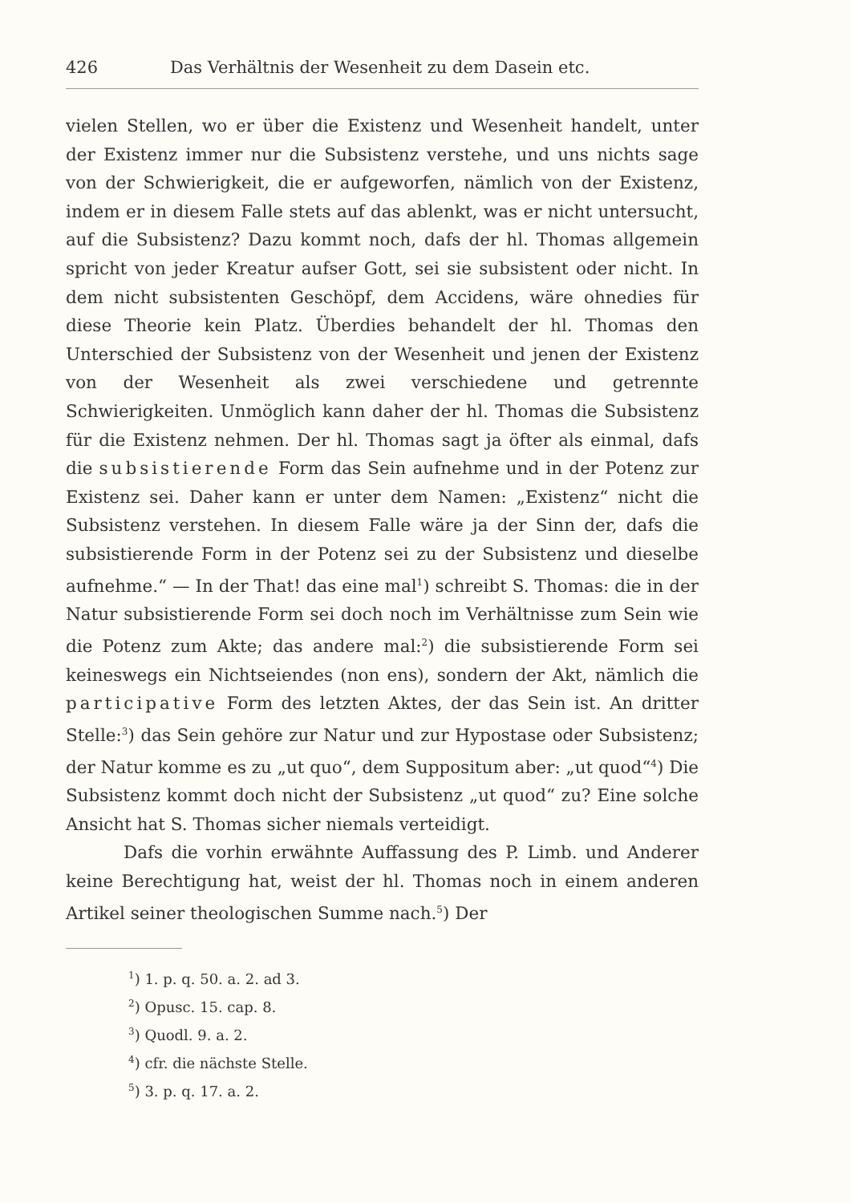426 Das Verhältnis der Wesenheit zu dem Dasein etc.
vielen Stellen, wo er über die Existenz und Wesenheit handelt, unter der Existenz immer nur die Subsistenz verstehe, und uns nichts sage von der Schwierigkeit, die er aufgeworfen, nämlich von der Existenz, indem er in diesem Falle stets auf das ablenkt, was er nicht untersucht, auf die Subsistenz? Dazu kommt noch, dafs der hl. Thomas allgemein spricht von jeder Kreatur aufser Gott, sei sie subsistent oder nicht. In dem nicht subsistenten Geschöpf, dem Accidens, wäre ohnedies für diese Theorie kein Platz. Überdies behandelt der hl. Thomas den Unterschied der Subsistenz von der Wesenheit und jenen der Existenz von der Wesenheit als zwei verschiedene und getrennte Schwierigkeiten. Unmöglich kann daher der hl. Thomas die Subsistenz für die Existenz nehmen. Der hl. Thomas sagt ja öfter als einmal, dafs die subsistierende Form das Sein aufnehme und in der Potenz zur Existenz sei. Daher kann er unter dem Namen: „Existenz“ nicht die Subsistenz verstehen. In diesem Falle wäre ja der Sinn der, dafs die subsistierende Form in der Potenz sei zu der Subsistenz und dieselbe aufnehme.“ — In der That! das eine mal<sup>1</sup>) schreibt S. Thomas: die in der Natur subsistierende Form sei doch noch im Verhältnisse zum Sein wie die Potenz zum Akte; das andere mal:<sup>2</sup>) die subsistierende Form sei keineswegs ein Nichtseiendes (non ens), sondern der Akt, nämlich die participative Form des letzten Aktes, der das Sein ist. An dritter Stelle:<sup>3</sup>) das Sein gehöre zur Natur und zur Hypostase oder Subsistenz; der Natur komme es zu „ut quo“, dem Suppositum aber: „ut quod“<sup>4</sup>) Die Subsistenz kommt doch nicht der Subsistenz „ut quod“ zu? Eine solche Ansicht hat S. Thomas sicher niemals verteidigt.
Dafs die vorhin erwähnte Auffassung des P. Limb. und Anderer keine Berechtigung hat, weist der hl. Thomas noch in einem anderen Artikel seiner theologischen Summe nach.<sup>5</sup>) Der
<sup>1</sup>) 1. p. q. 50. a. 2. ad 3.
<sup>2</sup>) Opusc. 15. cap. 8.
<sup>3</sup>) Quodl. 9. a. 2.
<sup>4</sup>) cfr. die nächste Stelle.
<sup>5</sup>) 3. p. q. 17. a. 2.